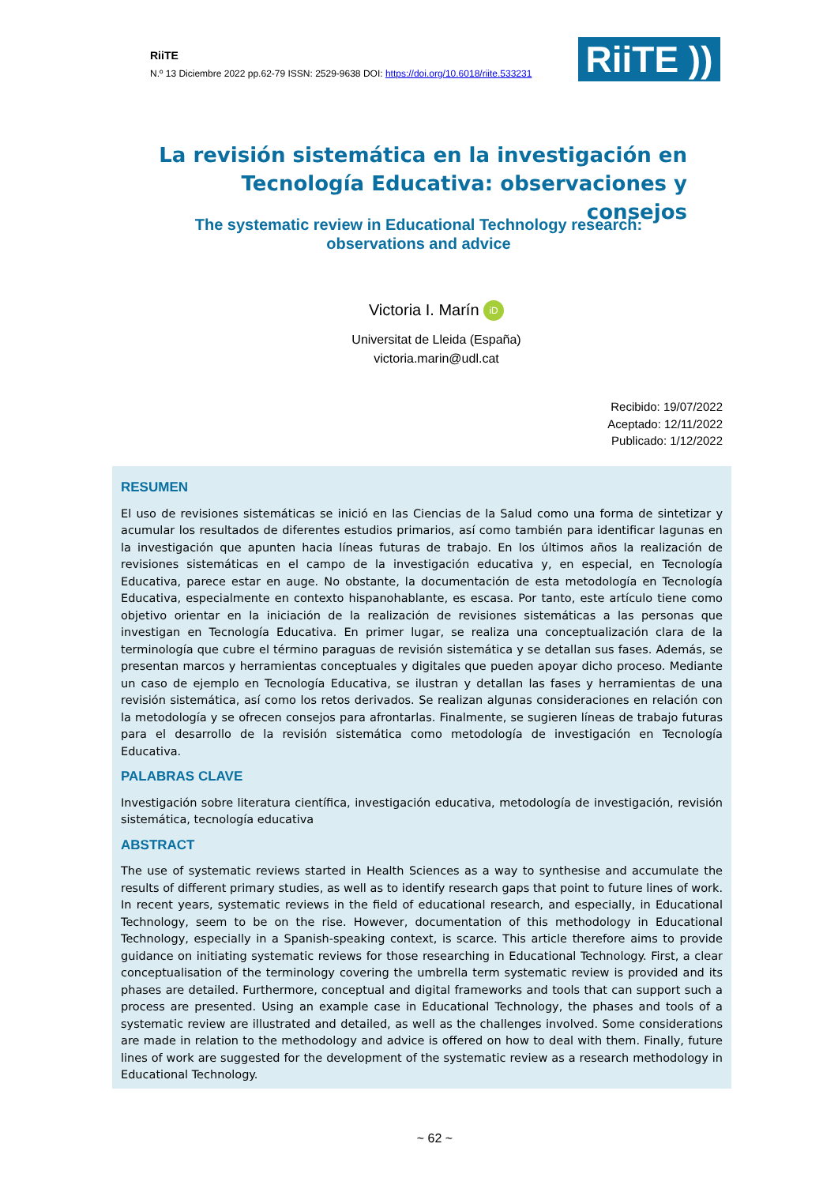RiiTE
N.º 13 Diciembre 2022 pp.62-79 ISSN: 2529-9638 DOI: https://doi.org/10.6018/riite.533231
RiiTE ))
La revisión sistemática en la investigación en Tecnología Educativa: observaciones y consejos
The systematic review in Educational Technology research: observations and advice
Victoria I. Marín iD
Universitat de Lleida (España)
victoria.marin@udl.cat
Recibido: 19/07/2022
Aceptado: 12/11/2022
Publicado: 1/12/2022
RESUMEN
El uso de revisiones sistemáticas se inició en las Ciencias de la Salud como una forma de sintetizar y acumular los resultados de diferentes estudios primarios, así como también para identificar lagunas en la investigación que apunten hacia líneas futuras de trabajo. En los últimos años la realización de revisiones sistemáticas en el campo de la investigación educativa y, en especial, en Tecnología Educativa, parece estar en auge. No obstante, la documentación de esta metodología en Tecnología Educativa, especialmente en contexto hispanohablante, es escasa. Por tanto, este artículo tiene como objetivo orientar en la iniciación de la realización de revisiones sistemáticas a las personas que investigan en Tecnología Educativa. En primer lugar, se realiza una conceptualización clara de la terminología que cubre el término paraguas de revisión sistemática y se detallan sus fases. Además, se presentan marcos y herramientas conceptuales y digitales que pueden apoyar dicho proceso. Mediante un caso de ejemplo en Tecnología Educativa, se ilustran y detallan las fases y herramientas de una revisión sistemática, así como los retos derivados. Se realizan algunas consideraciones en relación con la metodología y se ofrecen consejos para afrontarlas. Finalmente, se sugieren líneas de trabajo futuras para el desarrollo de la revisión sistemática como metodología de investigación en Tecnología Educativa.
PALABRAS CLAVE
Investigación sobre literatura científica, investigación educativa, metodología de investigación, revisión sistemática, tecnología educativa
ABSTRACT
The use of systematic reviews started in Health Sciences as a way to synthesise and accumulate the results of different primary studies, as well as to identify research gaps that point to future lines of work. In recent years, systematic reviews in the field of educational research, and especially, in Educational Technology, seem to be on the rise. However, documentation of this methodology in Educational Technology, especially in a Spanish-speaking context, is scarce. This article therefore aims to provide guidance on initiating systematic reviews for those researching in Educational Technology. First, a clear conceptualisation of the terminology covering the umbrella term systematic review is provided and its phases are detailed. Furthermore, conceptual and digital frameworks and tools that can support such a process are presented. Using an example case in Educational Technology, the phases and tools of a systematic review are illustrated and detailed, as well as the challenges involved. Some considerations are made in relation to the methodology and advice is offered on how to deal with them. Finally, future lines of work are suggested for the development of the systematic review as a research methodology in Educational Technology.
~ 62 ~